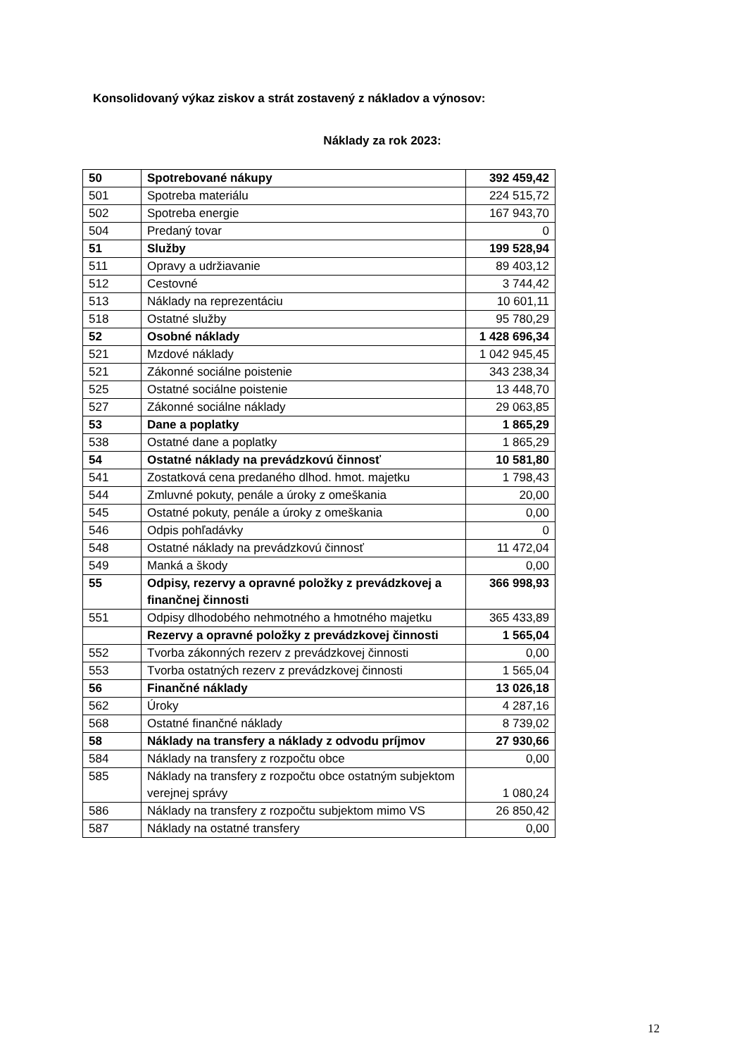Konsolidovaný výkaz ziskov a strát zostavený z nákladov a výnosov:
Náklady za rok 2023:
| 50 | Spotrebované nákupy | 392 459,42 |
| 501 | Spotreba materiálu | 224 515,72 |
| 502 | Spotreba energie | 167 943,70 |
| 504 | Predaný tovar | 0 |
| 51 | Služby | 199 528,94 |
| 511 | Opravy a udržiavanie | 89 403,12 |
| 512 | Cestovné | 3 744,42 |
| 513 | Náklady na reprezentáciu | 10 601,11 |
| 518 | Ostatné služby | 95 780,29 |
| 52 | Osobné náklady | 1 428 696,34 |
| 521 | Mzdové náklady | 1 042 945,45 |
| 521 | Zákonné sociálne poistenie | 343 238,34 |
| 525 | Ostatné sociálne poistenie | 13 448,70 |
| 527 | Zákonné sociálne náklady | 29 063,85 |
| 53 | Dane a poplatky | 1 865,29 |
| 538 | Ostatné dane a poplatky | 1 865,29 |
| 54 | Ostatné náklady na prevádzkovú činnosť | 10 581,80 |
| 541 | Zostatková cena predaného dlhod. hmot. majetku | 1 798,43 |
| 544 | Zmluvné pokuty, penále a úroky z omeškania | 20,00 |
| 545 | Ostatné pokuty, penále a úroky z omeškania | 0,00 |
| 546 | Odpis pohľadávky | 0 |
| 548 | Ostatné náklady na prevádzkovú činnosť | 11 472,04 |
| 549 | Manká a škody | 0,00 |
| 55 | Odpisy, rezervy a opravné položky z prevádzkovej a finančnej činnosti | 366 998,93 |
| 551 | Odpisy dlhodobého nehmotného a hmotného majetku | 365 433,89 |
| | Rezervy a opravné položky z prevádzkovej činnosti | 1 565,04 |
| 552 | Tvorba zákonných rezerv z prevádzkovej činnosti | 0,00 |
| 553 | Tvorba ostatných rezerv z prevádzkovej činnosti | 1 565,04 |
| 56 | Finančné náklady | 13 026,18 |
| 562 | Úroky | 4 287,16 |
| 568 | Ostatné finančné náklady | 8 739,02 |
| 58 | Náklady na transfery a náklady z odvodu príjmov | 27 930,66 |
| 584 | Náklady na transfery z rozpočtu obce | 0,00 |
| 585 | Náklady na transfery z rozpočtu obce ostatným subjektom verejnej správy | 1 080,24 |
| 586 | Náklady na transfery z rozpočtu subjektom mimo VS | 26 850,42 |
| 587 | Náklady na ostatné transfery | 0,00 |
12